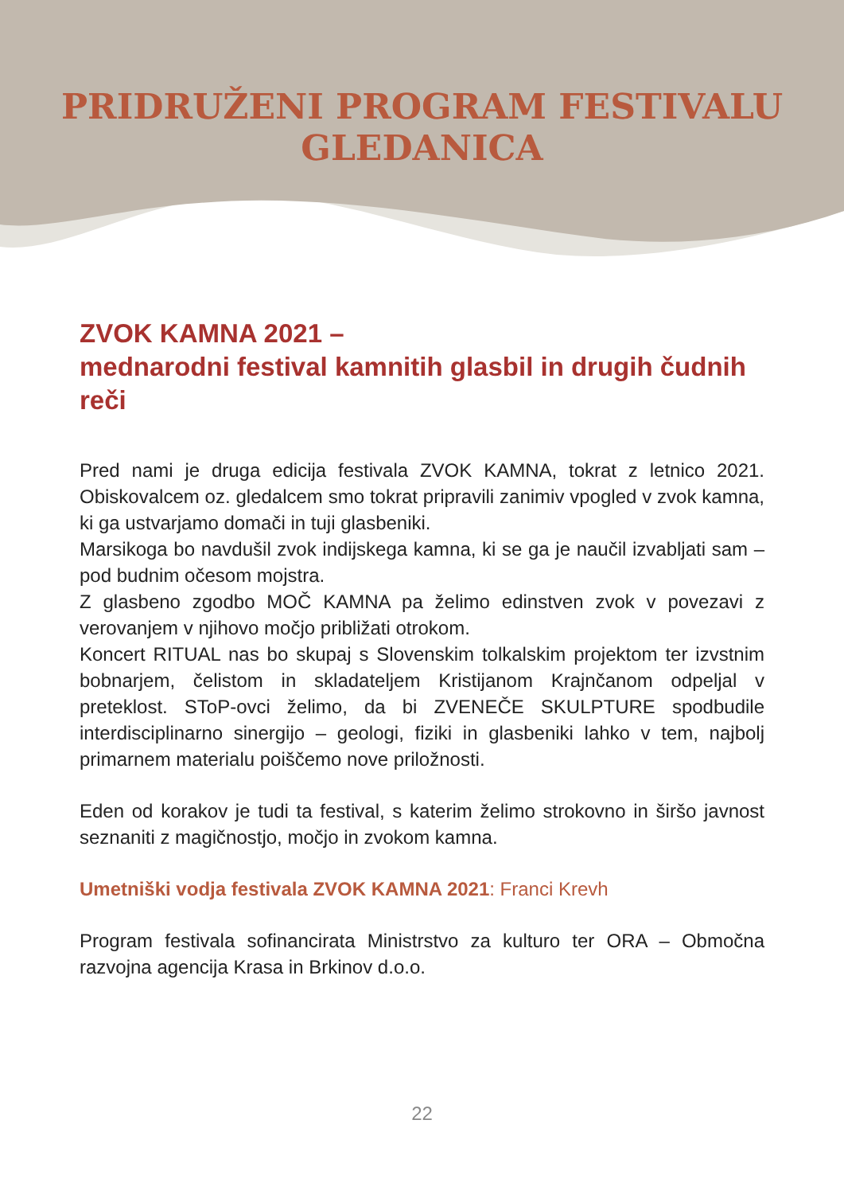PRIDRUŽENI PROGRAM FESTIVALU
GLEDANICA
ZVOK KAMNA 2021 –
mednarodni festival kamnitih glasbil in drugih čudnih reči
Pred nami je druga edicija festivala ZVOK KAMNA, tokrat z letnico 2021. Obiskovalcem oz. gledalcem smo tokrat pripravili zanimiv vpogled v zvok kamna, ki ga ustvarjamo domači in tuji glasbeniki.
Marsikoga bo navdušil zvok indijskega kamna, ki se ga je naučil izvabljati sam – pod budnim očesom mojstra.
Z glasbeno zgodbo MOČ KAMNA pa želimo edinstven zvok v povezavi z verovanjem v njihovo močjo približati otrokom.
Koncert RITUAL nas bo skupaj s Slovenskim tolkalskim projektom ter izvstnim bobnarjem, čelistom in skladateljem Kristijanom Krajnčanom odpeljal v preteklost. SToP-ovci želimo, da bi ZVENEČE SKULPTURE spodbudile interdisciplinarno sinergijo – geologi, fiziki in glasbeniki lahko v tem, najbolj primarnem materialu poiščemo nove priložnosti.
Eden od korakov je tudi ta festival, s katerim želimo strokovno in širšo javnost seznaniti z magičnostjo, močjo in zvokom kamna.
Umetniški vodja festivala ZVOK KAMNA 2021: Franci Krevh
Program festivala sofinancirata Ministrstvo za kulturo ter ORA – Območna razvojna agencija Krasa in Brkinov d.o.o.
22